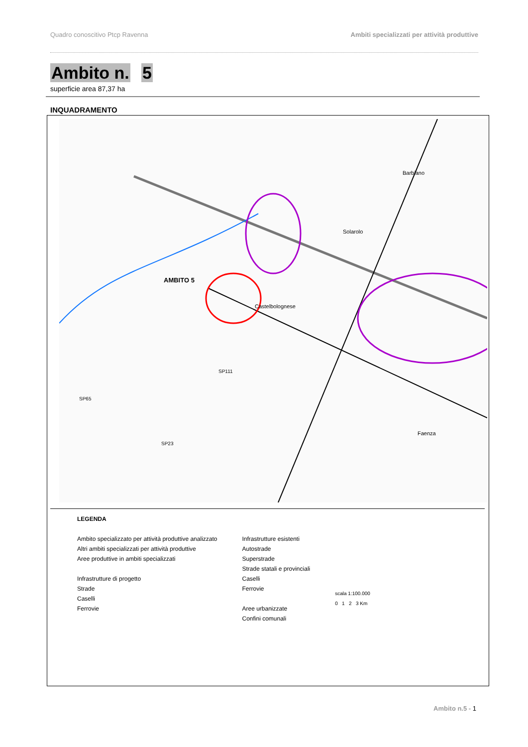Quadro conoscitivo Ptcp Ravenna Ambiti specializzati per attività produttive
Ambito n. 5
superficie area 87,37 ha
INQUADRAMENTO
AMBITO 5
Castelbolognese
Barbiano
Solarolo
Faenza
SP111
SP65
SP23
LEGENDA
Ambito specializzato per attività produttive analizzato
Altri ambiti specializzati per attività produttive
Aree produttive in ambiti specializzati
Infrastrutture di progetto
Strade
Caselli
Ferrovie
Infrastrutture esistenti
Autostrade
Superstrade
Strade statali e provinciali
Caselli
Ferrovie
Aree urbanizzate
Confini comunali
scala 1:100.000
0 1 2 3 Km
Ambito n.5 - 1